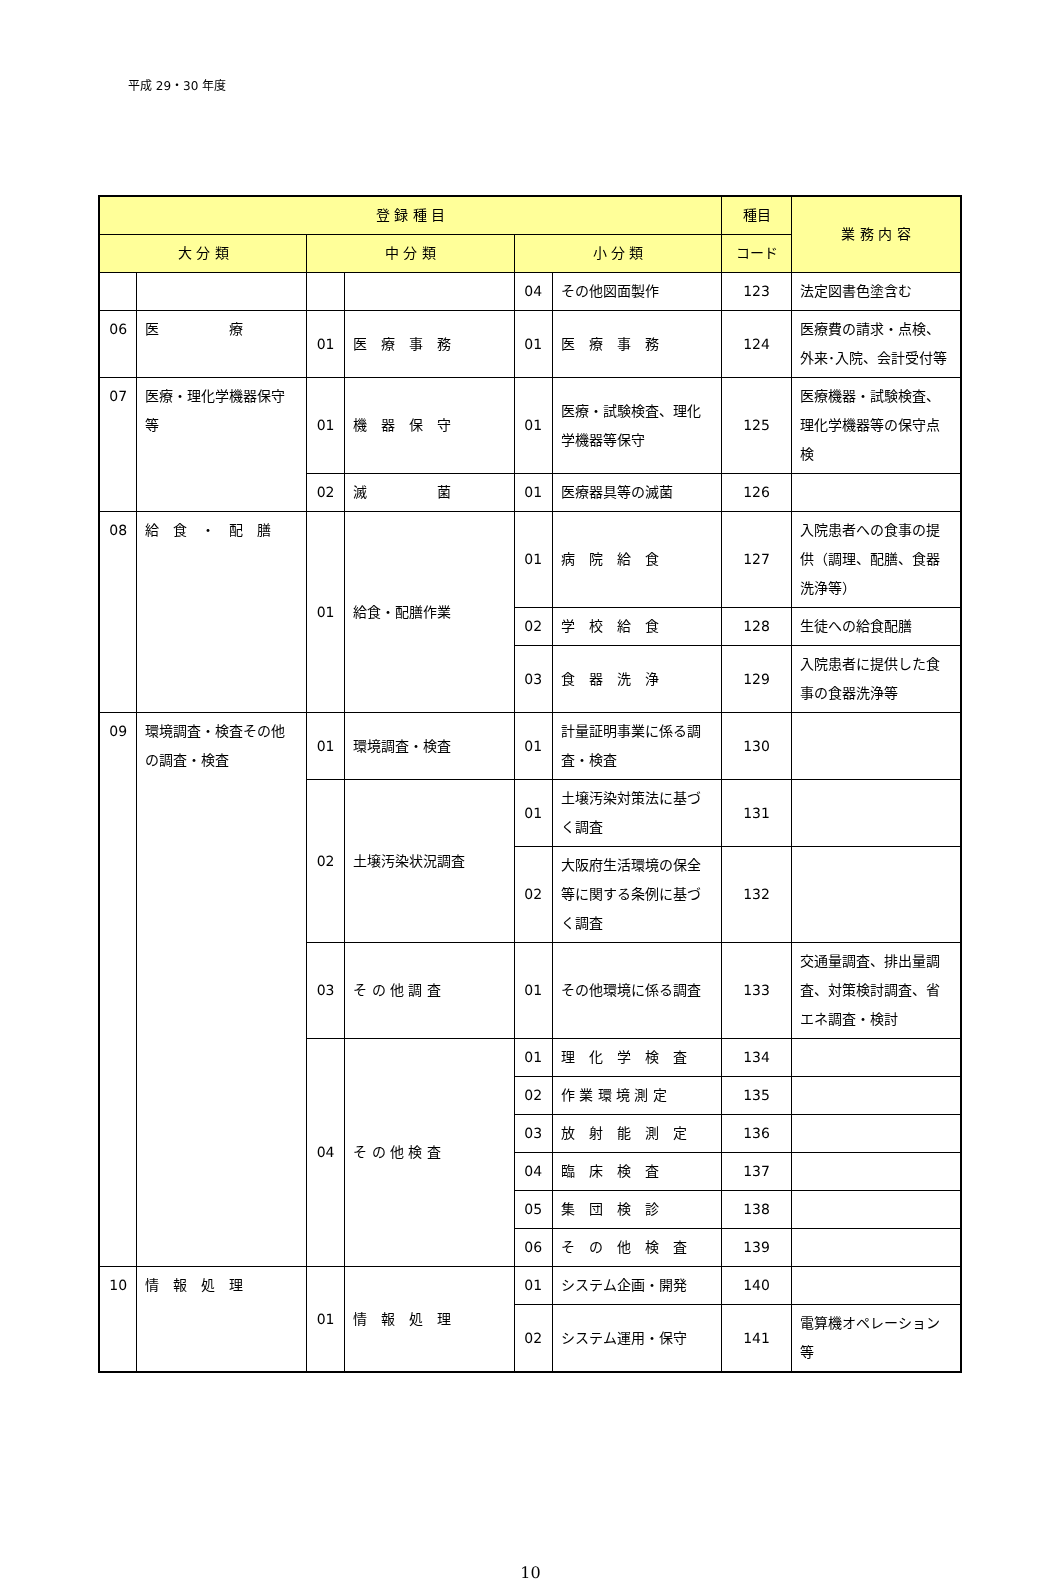平成 29・30 年度
| 登 録 種 目 | | | | | | 種目 | 業 務 内 容 |
| --- | --- | --- | --- | --- | --- | --- | --- |
| 大 分 類 | | 中 分 類 | | 小 分 類 | | コード | |
| | | | | 04 | その他図面製作 | 123 | 法定図書色塗含む |
| 06 | 医 療 | 01 | 医 療 事 務 | 01 | 医 療 事 務 | 124 | 医療費の請求・点検、外来･入院、会計受付等 |
| 07 | 医療・理化学機器保守等 | 01 | 機 器 保 守 | 01 | 医療・試験検査、理化学機器等保守 | 125 | 医療機器・試験検査、理化学機器等の保守点検 |
| | | 02 | 滅 菌 | 01 | 医療器具等の滅菌 | 126 | |
| 08 | 給 食 ・ 配 膳 | 01 | 給食・配膳作業 | 01 | 病 院 給 食 | 127 | 入院患者への食事の提供（調理、配膳、食器洗浄等） |
| | | | | 02 | 学 校 給 食 | 128 | 生徒への給食配膳 |
| | | | | 03 | 食 器 洗 浄 | 129 | 入院患者に提供した食事の食器洗浄等 |
| 09 | 環境調査・検査その他の調査・検査 | 01 | 環境調査・検査 | 01 | 計量証明事業に係る調査・検査 | 130 | |
| | | 02 | 土壌汚染状況調査 | 01 | 土壌汚染対策法に基づく調査 | 131 | |
| | | | | 02 | 大阪府生活環境の保全等に関する条例に基づく調査 | 132 | |
| | | 03 | そ の 他 調 査 | 01 | その他環境に係る調査 | 133 | 交通量調査、排出量調査、対策検討調査、省エネ調査・検討 |
| | | 04 | そ の 他 検 査 | 01 | 理 化 学 検 査 | 134 | |
| | | | | 02 | 作 業 環 境 測 定 | 135 | |
| | | | | 03 | 放 射 能 測 定 | 136 | |
| | | | | 04 | 臨 床 検 査 | 137 | |
| | | | | 05 | 集 団 検 診 | 138 | |
| | | | | 06 | そ の 他 検 査 | 139 | |
| 10 | 情 報 処 理 | 01 | 情 報 処 理 | 01 | システム企画・開発 | 140 | |
| | | | | 02 | システム運用・保守 | 141 | 電算機オペレーション等 |
10